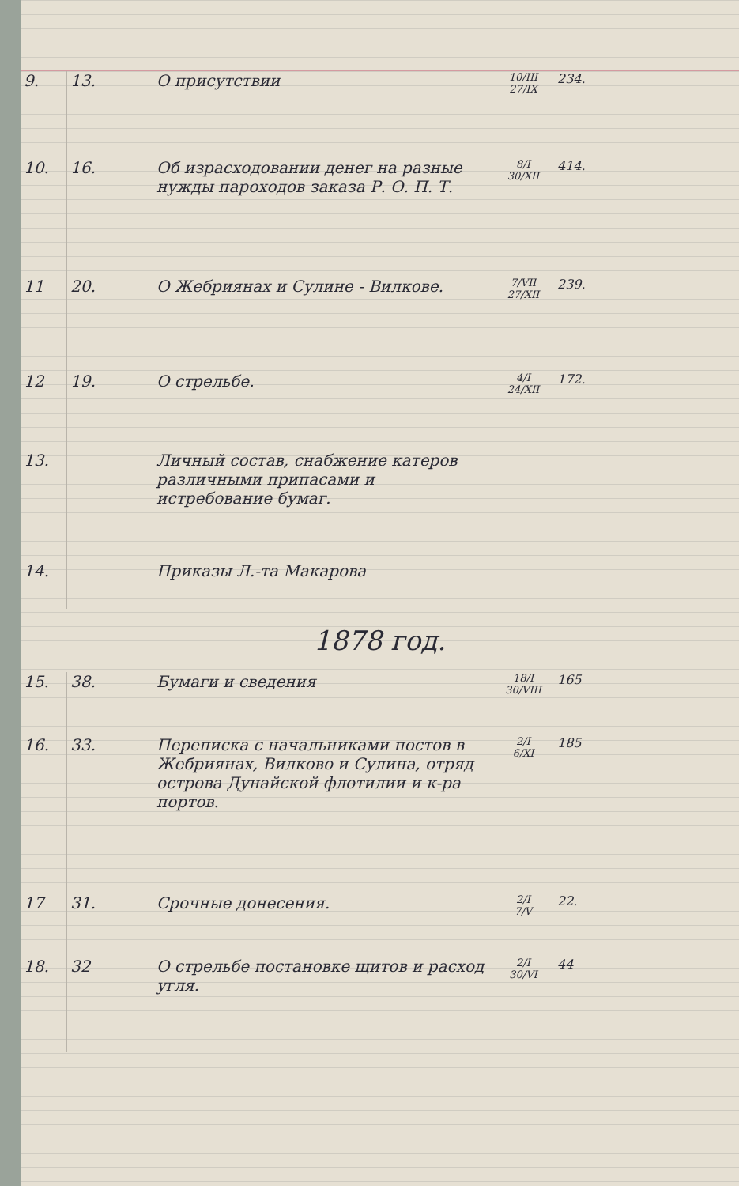| 9. | 13. | О присутствии | 10/III 27/IX | 234. | |
| 10. | 16. | Об израсходовании денег на разные нужды пароходов заказа Р. О. П. Т. | 8/I 30/XII | 414. | |
| 11 | 20. | О Жебриянах и Сулине - Вилкове. | 7/VII 27/XII | 239. | |
| 12 | 19. | О стрельбе. | 4/I 24/XII | 172. | |
| 13. | | Личный состав, снабжение катеров различными припасами и истребование бумаг. | | | |
| 14. | | Приказы Л.-та Макарова | | | |
| 1878 год. | | | | | |
| 15. | 38. | Бумаги и сведения | 18/I 30/VIII | 165 | |
| 16. | 33. | Переписка с начальниками постов в Жебриянах, Вилково и Сулина, отряд острова Дунайской флотилии и к-ра портов. | 2/I 6/XI | 185 | |
| 17 | 31. | Срочные донесения. | 2/I 7/V | 22. | |
| 18. | 32 | О стрельбе постановке щитов и расход угля. | 2/I 30/VI | 44 | |